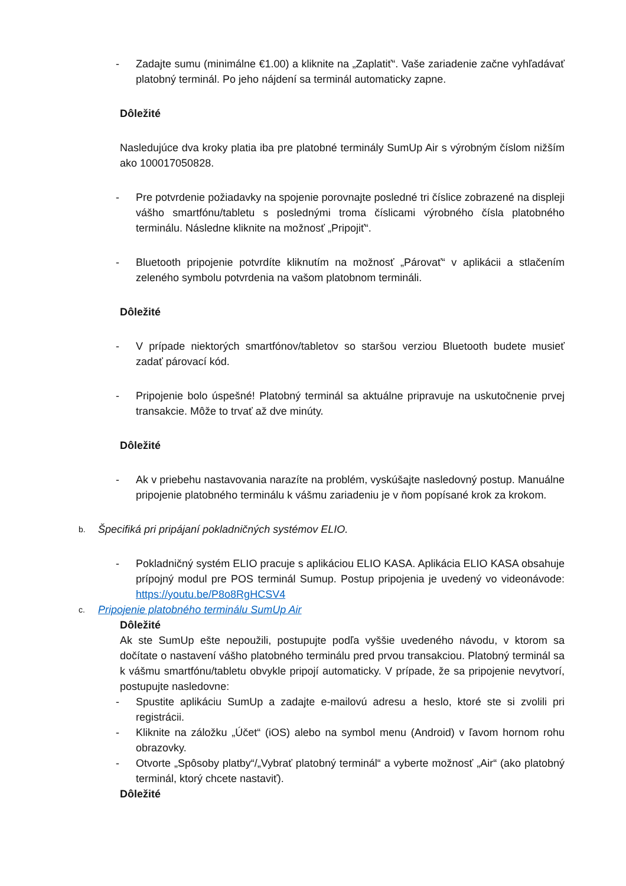- Zadajte sumu (minimálne €1.00) a kliknite na „Zaplatiť“. Vaše zariadenie začne vyhľadávať platobný terminál. Po jeho nájdení sa terminál automaticky zapne.
Dôležité
Nasledujúce dva kroky platia iba pre platobné terminály SumUp Air s výrobným číslom nižším ako 100017050828.
- Pre potvrdenie požiadavky na spojenie porovnajte posledné tri číslice zobrazené na displeji vášho smartfónu/tabletu s poslednými troma číslicami výrobného čísla platobného terminálu. Následne kliknite na možnosť „Pripojiť“.
- Bluetooth pripojenie potvrdíte kliknutím na možnosť „Párovať“ v aplikácii a stlačením zeleného symbolu potvrdenia na vašom platobnom termináli.
Dôležité
- V prípade niektorých smartfónov/tabletov so staršou verziou Bluetooth budete musieť zadať párovací kód.
- Pripojenie bolo úspešné! Platobný terminál sa aktuálne pripravuje na uskutočnenie prvej transakcie. Môže to trvať až dve minúty.
Dôležité
- Ak v priebehu nastavovania narazíte na problém, vyskúšajte nasledovný postup. Manuálne pripojenie platobného terminálu k vášmu zariadeniu je v ňom popísané krok za krokom.
b. Špecifiká pri pripájaní pokladničných systémov ELIO.
- Pokladničný systém ELIO pracuje s aplikáciou ELIO KASA. Aplikácia ELIO KASA obsahuje prípojný modul pre POS terminál Sumup. Postup pripojenia je uvedený vo videonávode: https://youtu.be/P8o8RgHCSV4
c. Pripojenie platobného terminálu SumUp Air
Dôležité
Ak ste SumUp ešte nepoužili, postupujte podľa vyššie uvedeného návodu, v ktorom sa dočítate o nastavení vášho platobného terminálu pred prvou transakciou. Platobný terminál sa k vášmu smartfónu/tabletu obvykle pripojí automaticky. V prípade, že sa pripojenie nevytvorí, postupujte nasledovne:
- Spustite aplikáciu SumUp a zadajte e-mailovú adresu a heslo, ktoré ste si zvolili pri registrácii.
- Kliknite na záložku „Účet“ (iOS) alebo na symbol menu (Android) v ľavom hornom rohu obrazovky.
- Otvorte „Spôsoby platby“/„Vybrať platobný terminál“ a vyberte možnosť „Air“ (ako platobný terminál, ktorý chcete nastaviť).
Dôležité